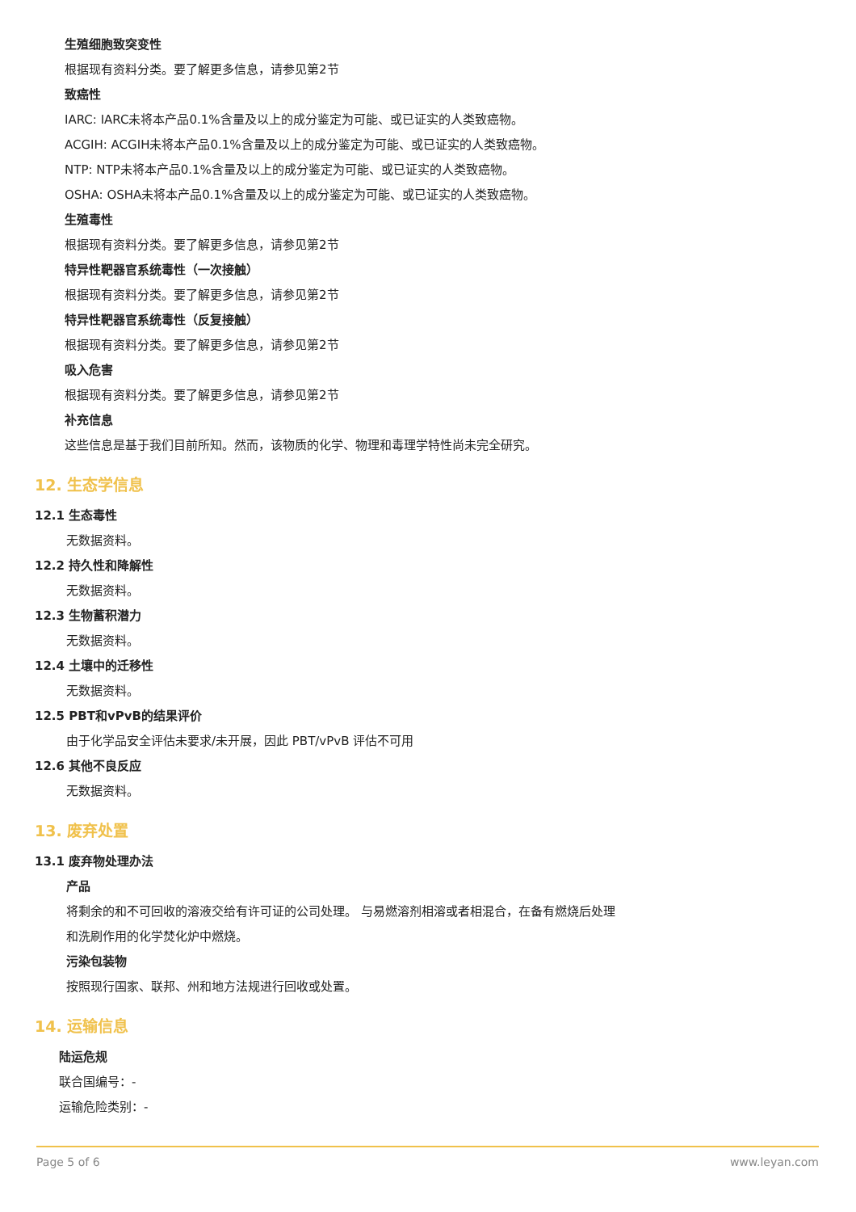生殖细胞致突变性
根据现有资料分类。要了解更多信息，请参见第2节
致癌性
IARC: IARC未将本产品0.1%含量及以上的成分鉴定为可能、或已证实的人类致癌物。
ACGIH: ACGIH未将本产品0.1%含量及以上的成分鉴定为可能、或已证实的人类致癌物。
NTP: NTP未将本产品0.1%含量及以上的成分鉴定为可能、或已证实的人类致癌物。
OSHA: OSHA未将本产品0.1%含量及以上的成分鉴定为可能、或已证实的人类致癌物。
生殖毒性
根据现有资料分类。要了解更多信息，请参见第2节
特异性靶器官系统毒性（一次接触）
根据现有资料分类。要了解更多信息，请参见第2节
特异性靶器官系统毒性（反复接触）
根据现有资料分类。要了解更多信息，请参见第2节
吸入危害
根据现有资料分类。要了解更多信息，请参见第2节
补充信息
这些信息是基于我们目前所知。然而，该物质的化学、物理和毒理学特性尚未完全研究。
12. 生态学信息
12.1 生态毒性
无数据资料。
12.2 持久性和降解性
无数据资料。
12.3 生物蓄积潜力
无数据资料。
12.4 土壤中的迁移性
无数据资料。
12.5 PBT和vPvB的结果评价
由于化学品安全评估未要求/未开展，因此 PBT/vPvB 评估不可用
12.6 其他不良反应
无数据资料。
13. 废弃处置
13.1 废弃物处理办法
产品
将剩余的和不可回收的溶液交给有许可证的公司处理。 与易燃溶剂相溶或者相混合，在备有燃烧后处理
和洗刷作用的化学焚化炉中燃烧。
污染包装物
按照现行国家、联邦、州和地方法规进行回收或处置。
14. 运输信息
陆运危规
联合国编号：-
运输危险类别：-
Page 5 of 6 www.leyan.com